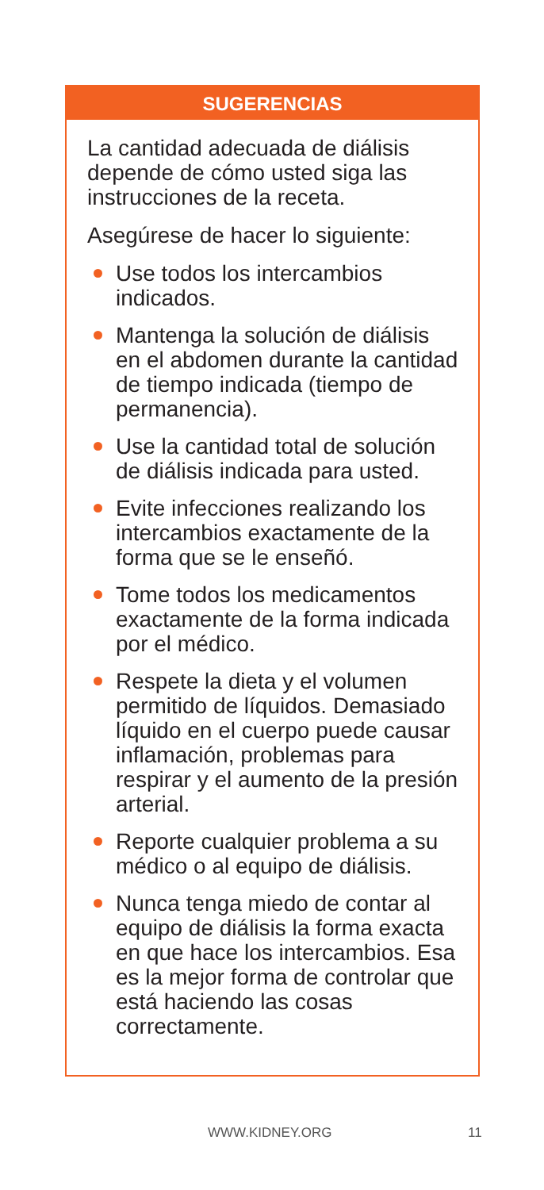SUGERENCIAS
La cantidad adecuada de diálisis depende de cómo usted siga las instrucciones de la receta.
Asegúrese de hacer lo siguiente:
Use todos los intercambios indicados.
Mantenga la solución de diálisis en el abdomen durante la cantidad de tiempo indicada (tiempo de permanencia).
Use la cantidad total de solución de diálisis indicada para usted.
Evite infecciones realizando los intercambios exactamente de la forma que se le enseñó.
Tome todos los medicamentos exactamente de la forma indicada por el médico.
Respete la dieta y el volumen permitido de líquidos. Demasiado líquido en el cuerpo puede causar inflamación, problemas para respirar y el aumento de la presión arterial.
Reporte cualquier problema a su médico o al equipo de diálisis.
Nunca tenga miedo de contar al equipo de diálisis la forma exacta en que hace los intercambios. Esa es la mejor forma de controlar que está haciendo las cosas correctamente.
WWW.KIDNEY.ORG 11